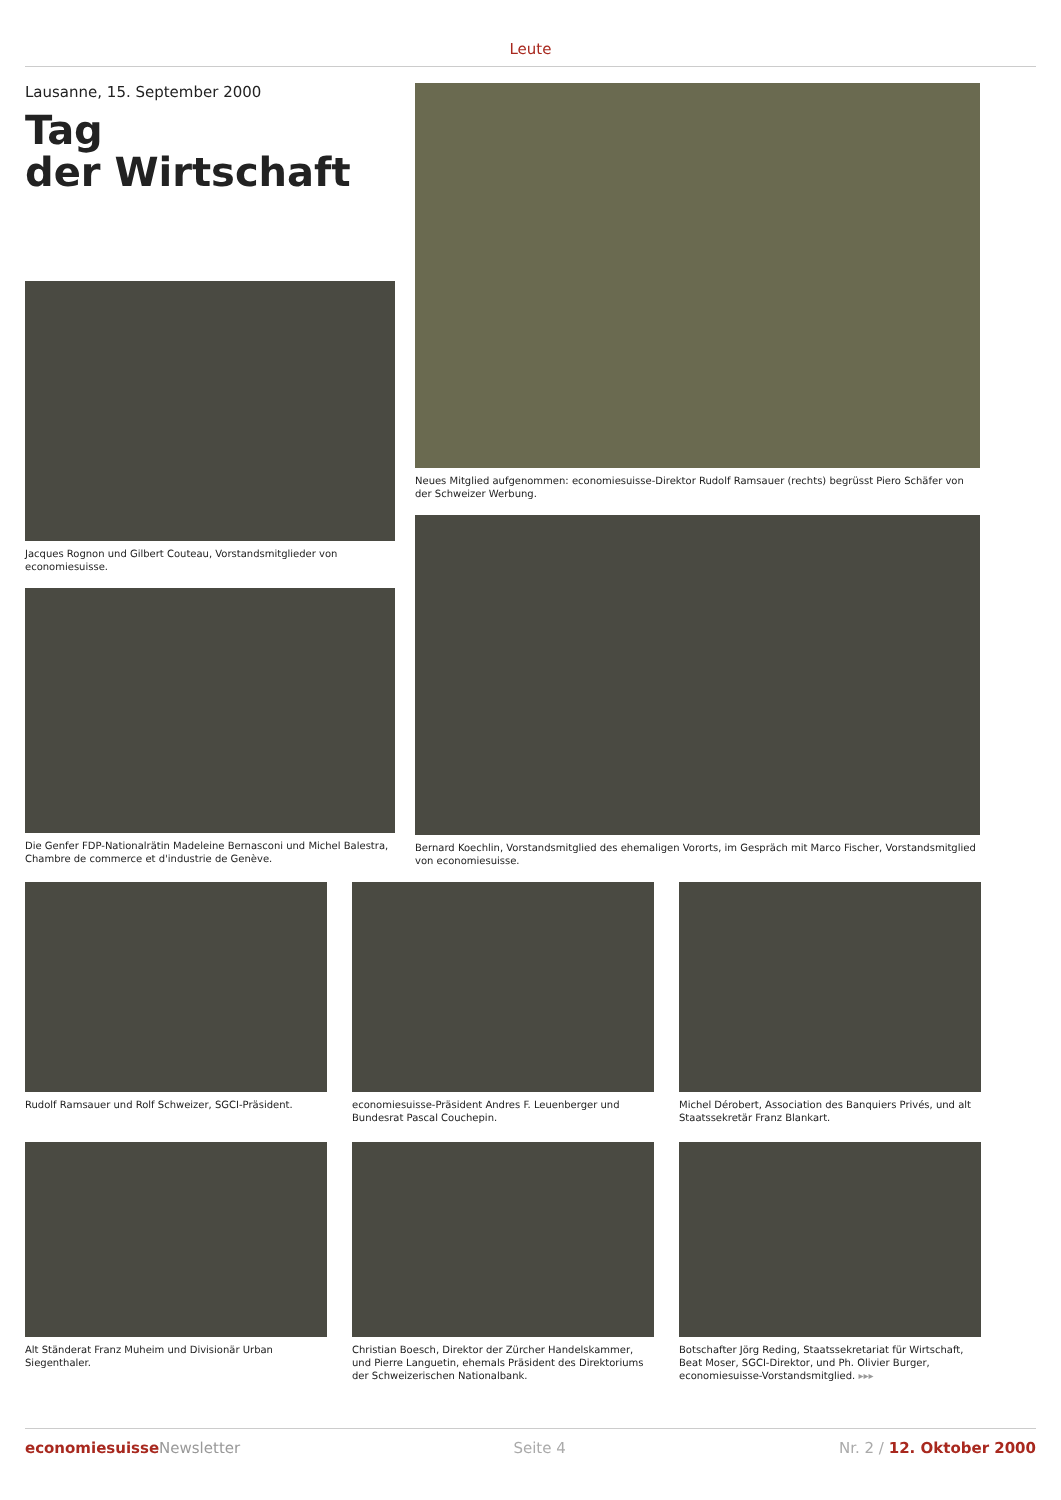Leute
Lausanne, 15. September 2000
Tag
der Wirtschaft
Jacques Rognon und Gilbert Couteau, Vorstandsmitglieder von economiesuisse.
Die Genfer FDP-Nationalrätin Madeleine Bernasconi und Michel Balestra, Chambre de commerce et d'industrie de Genève.
Neues Mitglied aufgenommen: economiesuisse-Direktor Rudolf Ramsauer (rechts) begrüsst Piero Schäfer von der Schweizer Werbung.
Bernard Koechlin, Vorstandsmitglied des ehemaligen Vororts, im Gespräch mit Marco Fischer, Vorstandsmitglied von economiesuisse.
Rudolf Ramsauer und Rolf Schweizer, SGCI-Präsident.
economiesuisse-Präsident Andres F. Leuenberger und Bundesrat Pascal Couchepin.
Michel Dérobert, Association des Banquiers Privés, und alt Staatssekretär Franz Blankart.
Alt Ständerat Franz Muheim und Divisionär Urban Siegenthaler.
Christian Boesch, Direktor der Zürcher Handelskammer, und Pierre Languetin, ehemals Präsident des Direktoriums der Schweizerischen Nationalbank.
Botschafter Jörg Reding, Staatssekretariat für Wirtschaft, Beat Moser, SGCI-Direktor, und Ph. Olivier Burger, economiesuisse-Vorstandsmitglied. ▸▸▸
economiesuisse Newsletter Seite 4 Nr. 2 / 12. Oktober 2000